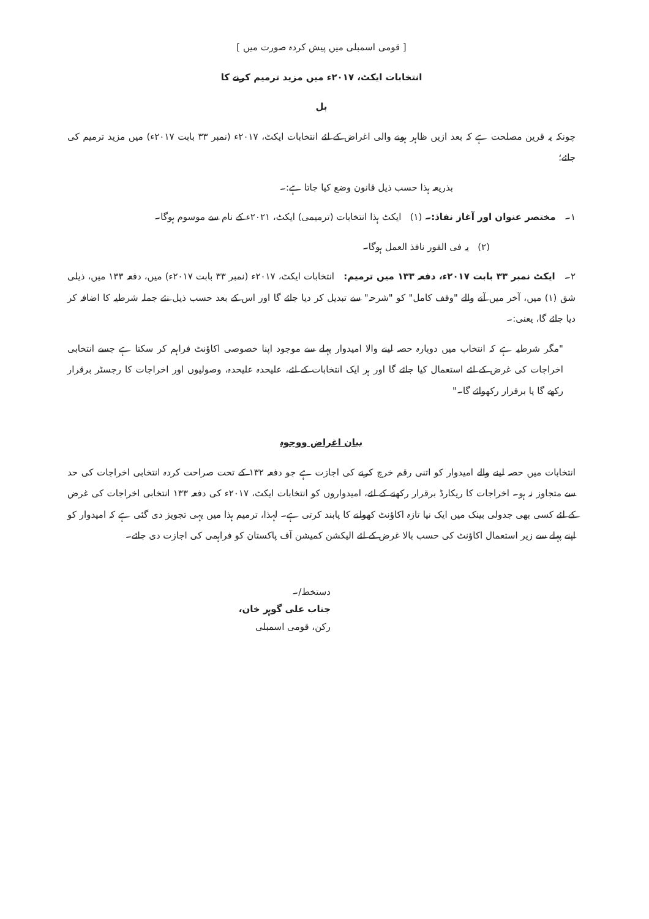[ قومی اسمبلی میں پیش کردہ صورت میں ]
انتخابات ایکٹ، ۲۰۱۷ء میں مزید ترمیم کرنے کا
بل
چونکہ یہ قرین مصلحت ہے کہ بعد ازیں ظاہر ہونے والی اغراض کے لئے انتخابات ایکٹ، ۲۰۱۷ء (نمبر ۳۳ بابت ۲۰۱۷ء) میں مزید ترمیم کی جائے؛
بذریعہ ہذا حسب ذیل قانون وضع کیا جاتا ہے:۔
۱۔ مختصر عنوان اور آغاز نفاذ:۔ (۱) ایکٹ ہذا انتخابات (ترمیمی) ایکٹ، ۲۰۲۱ء کے نام سے موسوم ہوگا۔
(۲) یہ فی الفور نافذ العمل ہوگا۔
۲۔ ایکٹ نمبر ۳۳ بابت ۲۰۱۷ء، دفعہ ۱۳۳ میں ترمیم: انتخابات ایکٹ، ۲۰۱۷ء (نمبر ۳۳ بابت ۲۰۱۷ء) میں، دفعہ ۱۳۳ میں، ذیلی شق (۱) میں، آخر میں آنے والے "وقف کامل" کو "شرحہ" سے تبدیل کر دیا جائے گا اور اس کے بعد حسب ذیل نئے جملہ شرطیہ کا اضافہ کر دیا جائے گا، یعنی:۔
"مگر شرطیہ ہے کہ انتخاب میں دوبارہ حصہ لینے والا امیدوار پہلے سے موجود اپنا خصوصی اکاؤنٹ فراہم کر سکتا ہے جسے انتخابی اخراجات کی غرض کے لئے استعمال کیا جائے گا اور ہر ایک انتخابات کے لئے، علیحدہ علیحدہ، وصولیوں اور اخراجات کا رجسٹر برقرار رکھے گا یا برقرار رکھوائے گا۔"
بیان اغراض ووجوہ
انتخابات میں حصہ لینے والے امیدوار کو اتنی رقم خرچ کرنے کی اجازت ہے جو دفعہ ۱۳۲ کے تحت صراحت کردہ انتخابی اخراجات کی حد سے متجاوز نہ ہو۔ اخراجات کا ریکارڈ برقرار رکھنے کے لئے، امیدواروں کو انتخابات ایکٹ، ۲۰۱۷ء کی دفعہ ۱۳۳ انتخابی اخراجات کی غرض کے لئے کسی بھی جدولی بینک میں ایک نیا تازہ اکاؤنٹ کھولنے کا پابند کرتی ہے۔ لہذا، ترمیم ہذا میں یہی تجویز دی گئی ہے کہ امیدوار کو اپنے پہلے سے زیر استعمال اکاؤنٹ کی حسب بالا غرض کے لئے الیکشن کمیشن آف پاکستان کو فراہمی کی اجازت دی جائے۔
دستخط/۔
جناب علی گوہر خان،
رکن، قومی اسمبلی